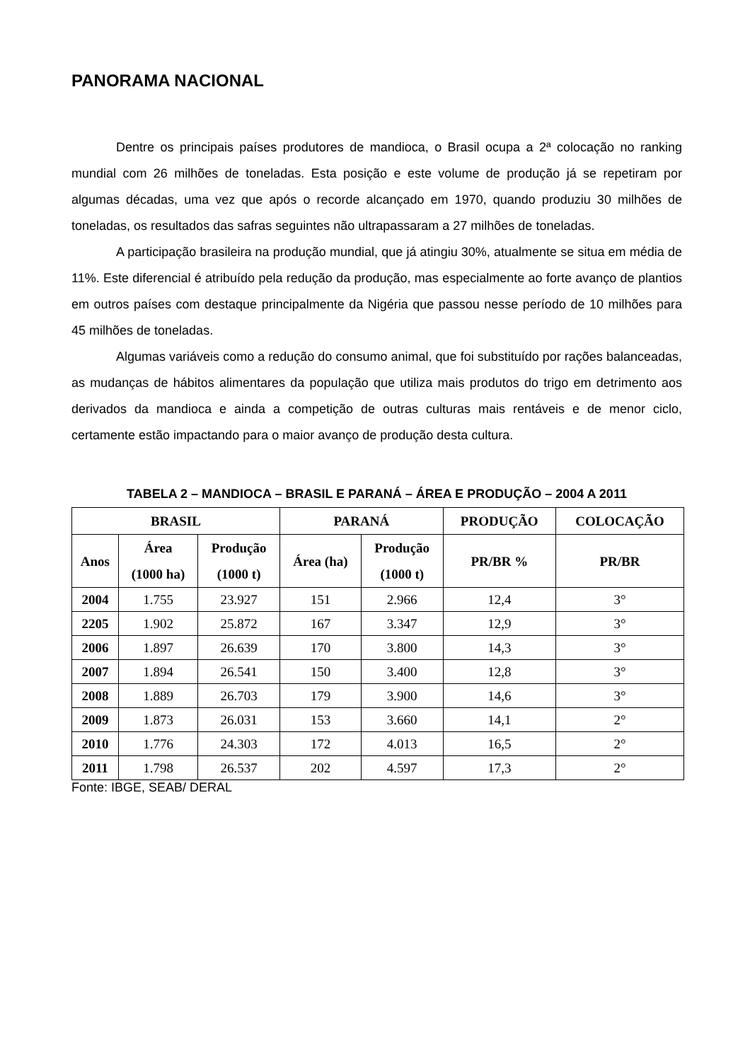PANORAMA NACIONAL
Dentre os principais países produtores de mandioca, o Brasil ocupa a 2ª colocação no ranking mundial com 26 milhões de toneladas. Esta posição e este volume de produção já se repetiram por algumas décadas, uma vez que após o recorde alcançado em 1970, quando produziu 30 milhões de toneladas, os resultados das safras seguintes não ultrapassaram a 27 milhões de toneladas.
A participação brasileira na produção mundial, que já atingiu 30%, atualmente se situa em média de 11%. Este diferencial é atribuído pela redução da produção, mas especialmente ao forte avanço de plantios em outros países com destaque principalmente da Nigéria que passou nesse período de 10 milhões para 45 milhões de toneladas.
Algumas variáveis como a redução do consumo animal, que foi substituído por rações balanceadas, as mudanças de hábitos alimentares da população que utiliza mais produtos do trigo em detrimento aos derivados da mandioca e ainda a competição de outras culturas mais rentáveis e de menor ciclo, certamente estão impactando para o maior avanço de produção desta cultura.
TABELA 2 – MANDIOCA – BRASIL E PARANÁ – ÁREA E PRODUÇÃO – 2004 A 2011
| BRASIL | | | PARANÁ | | PRODUÇÃO | COLOCAÇÃO |
| --- | --- | --- | --- | --- | --- | --- |
| Anos | Área (1000 ha) | Produção (1000 t) | Área (ha) | Produção (1000 t) | PR/BR % | PR/BR |
| 2004 | 1.755 | 23.927 | 151 | 2.966 | 12,4 | 3° |
| 2205 | 1.902 | 25.872 | 167 | 3.347 | 12,9 | 3° |
| 2006 | 1.897 | 26.639 | 170 | 3.800 | 14,3 | 3° |
| 2007 | 1.894 | 26.541 | 150 | 3.400 | 12,8 | 3° |
| 2008 | 1.889 | 26.703 | 179 | 3.900 | 14,6 | 3° |
| 2009 | 1.873 | 26.031 | 153 | 3.660 | 14,1 | 2° |
| 2010 | 1.776 | 24.303 | 172 | 4.013 | 16,5 | 2° |
| 2011 | 1.798 | 26.537 | 202 | 4.597 | 17,3 | 2° |
Fonte: IBGE, SEAB/ DERAL